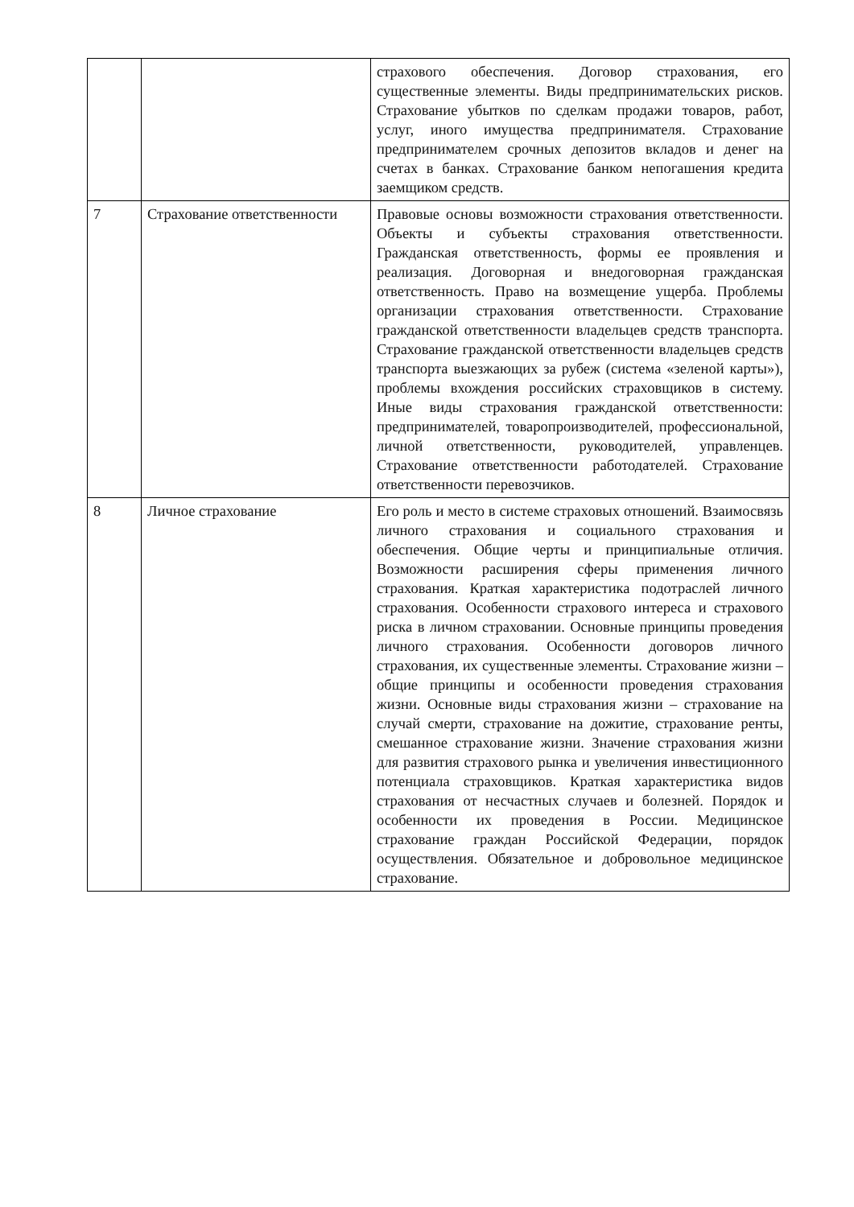| | | страхового обеспечения. Договор страхования, его существенные элементы. Виды предпринимательских рисков. Страхование убытков по сделкам продажи товаров, работ, услуг, иного имущества предпринимателя. Страхование предпринимателем срочных депозитов вкладов и денег на счетах в банках. Страхование банком непогашения кредита заемщиком средств. |
| 7 | Страхование ответственности | Правовые основы возможности страхования ответственности. Объекты и субъекты страхования ответственности. Гражданская ответственность, формы ее проявления и реализация. Договорная и внедоговорная гражданская ответственность. Право на возмещение ущерба. Проблемы организации страхования ответственности. Страхование гражданской ответственности владельцев средств транспорта. Страхование гражданской ответственности владельцев средств транспорта выезжающих за рубеж (система «зеленой карты»), проблемы вхождения российских страховщиков в систему. Иные виды страхования гражданской ответственности: предпринимателей, товаропроизводителей, профессиональной, личной ответственности, руководителей, управленцев. Страхование ответственности работодателей. Страхование ответственности перевозчиков. |
| 8 | Личное страхование | Его роль и место в системе страховых отношений. Взаимосвязь личного страхования и социального страхования и обеспечения. Общие черты и принципиальные отличия. Возможности расширения сферы применения личного страхования. Краткая характеристика подотраслей личного страхования. Особенности страхового интереса и страхового риска в личном страховании. Основные принципы проведения личного страхования. Особенности договоров личного страхования, их существенные элементы. Страхование жизни – общие принципы и особенности проведения страхования жизни. Основные виды страхования жизни – страхование на случай смерти, страхование на дожитие, страхование ренты, смешанное страхование жизни. Значение страхования жизни для развития страхового рынка и увеличения инвестиционного потенциала страховщиков. Краткая характеристика видов страхования от несчастных случаев и болезней. Порядок и особенности их проведения в России. Медицинское страхование граждан Российской Федерации, порядок осуществления. Обязательное и добровольное медицинское страхование. |